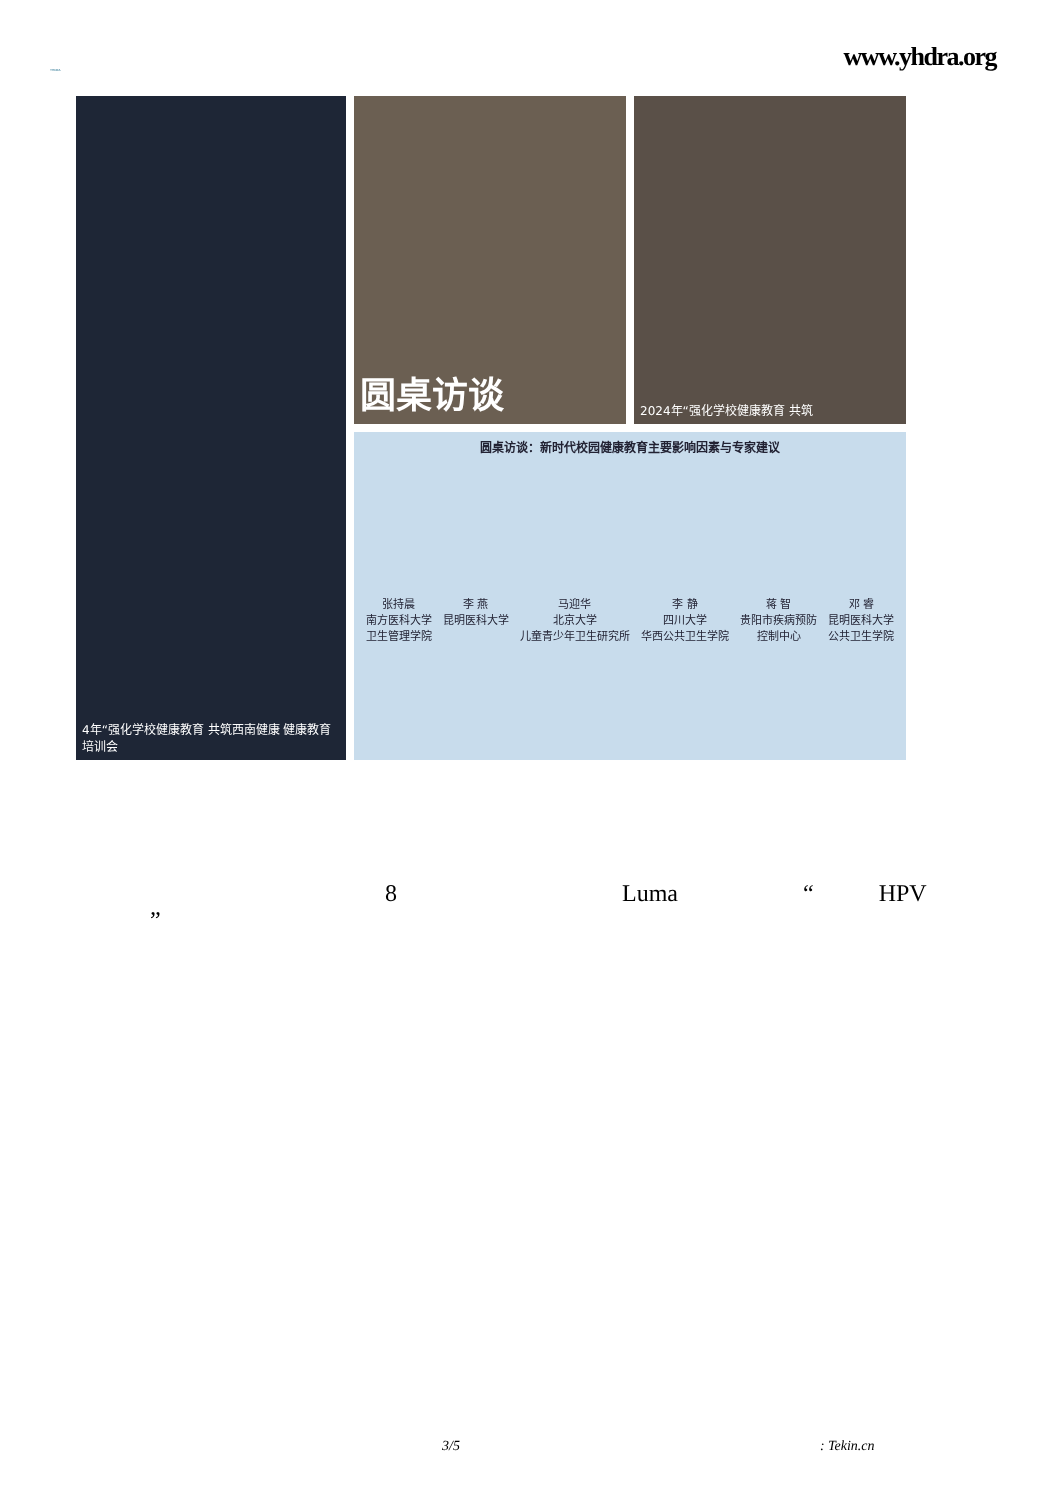YHDRA
www.yhdra.org
4年“强化学校健康教育 共筑西南健康 健康教育培训会
圆桌访谈
2024年“强化学校健康教育 共筑
圆桌访谈：新时代校园健康教育主要影响因素与专家建议
张持晨
南方医科大学
卫生管理学院
李 燕
昆明医科大学
马迎华
北京大学
儿童青少年卫生研究所
李 静
四川大学
华西公共卫生学院
蒋 智
贵阳市疾病预防
控制中心
邓 睿
昆明医科大学
公共卫生学院
8 Luma “HPV
”
3/5: Tekin.cn